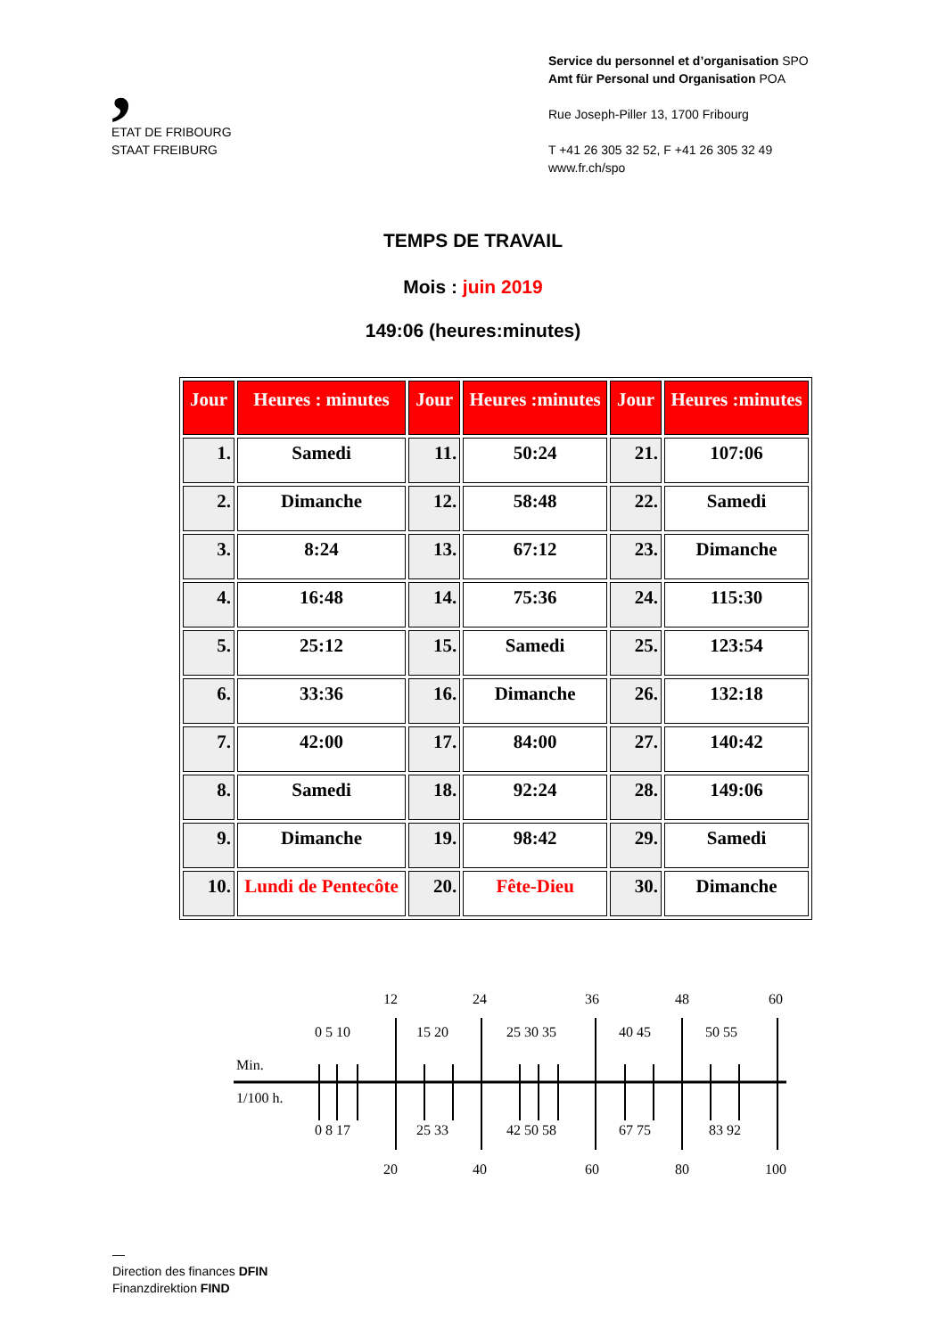,
ETAT DE FRIBOURG
STAAT FREIBURG
Service du personnel et d’organisation SPO
Amt für Personal und Organisation POA
Rue Joseph-Piller 13, 1700 Fribourg
T +41 26 305 32 52, F +41 26 305 32 49
www.fr.ch/spo
TEMPS DE TRAVAIL
Mois : juin 2019
149:06 (heures:minutes)
| Jour | Heures : minutes | Jour | Heures :minutes | Jour | Heures :minutes |
| --- | --- | --- | --- | --- | --- |
| 1. | Samedi | 11. | 50:24 | 21. | 107:06 |
| 2. | Dimanche | 12. | 58:48 | 22. | Samedi |
| 3. | 8:24 | 13. | 67:12 | 23. | Dimanche |
| 4. | 16:48 | 14. | 75:36 | 24. | 115:30 |
| 5. | 25:12 | 15. | Samedi | 25. | 123:54 |
| 6. | 33:36 | 16. | Dimanche | 26. | 132:18 |
| 7. | 42:00 | 17. | 84:00 | 27. | 140:42 |
| 8. | Samedi | 18. | 92:24 | 28. | 149:06 |
| 9. | Dimanche | 19. | 98:42 | 29. | Samedi |
| 10. | Lundi de Pentecôte | 20. | Fête-Dieu | 30. | Dimanche |
12
24
36
48
60
0 5 10
15 20
25 30 35
40 45
50 55
Min.
1/100 h.
0 8 17
25 33
42 50 58
67 75
83 92
20
40
60
80
100
—
Direction des finances DFIN
Finanzdirektion FIND